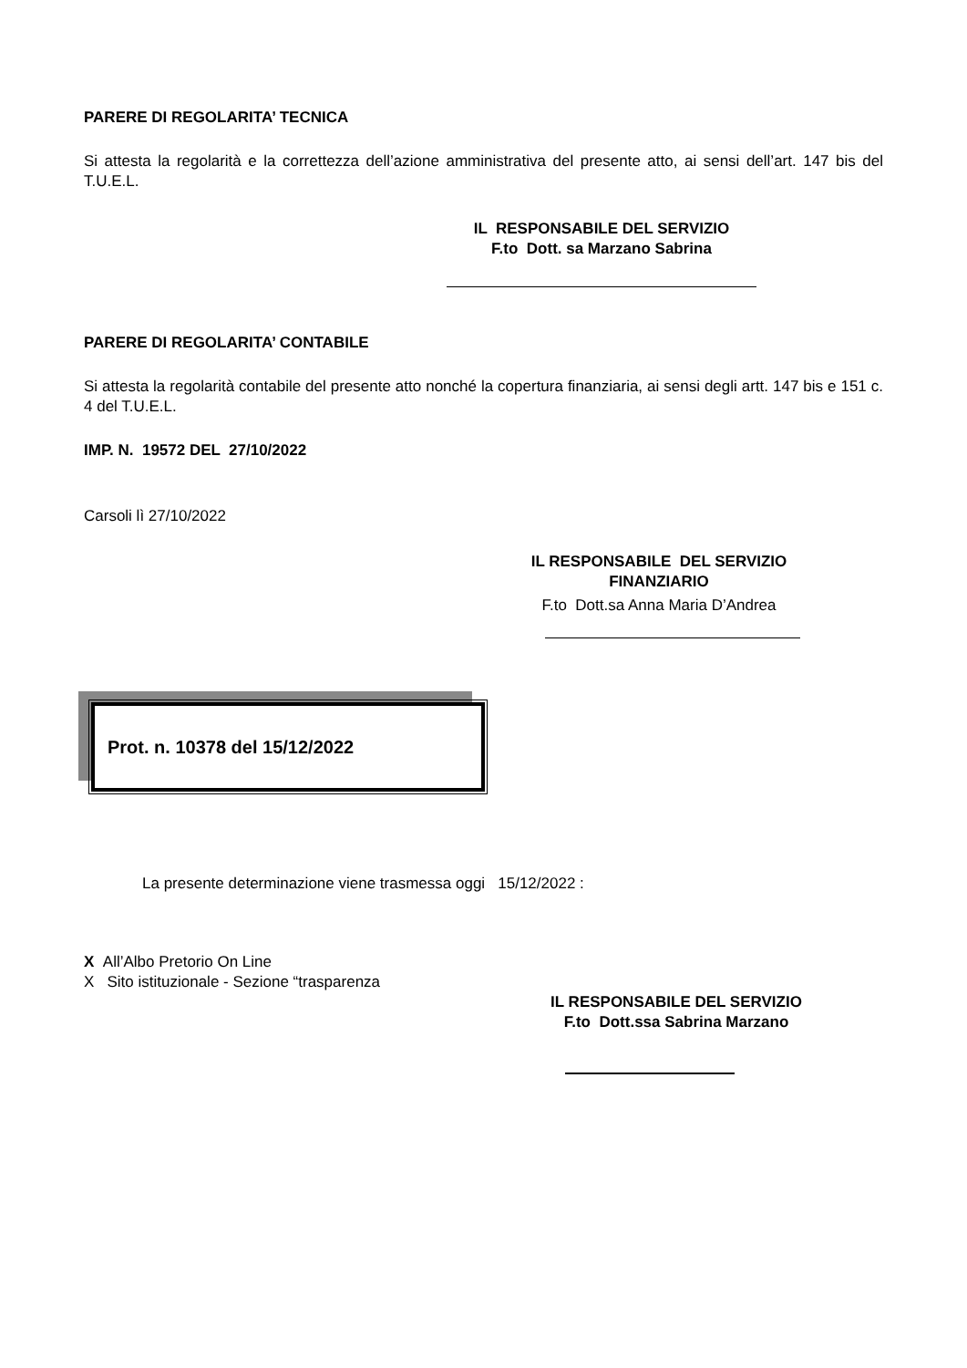PARERE DI REGOLARITA’ TECNICA
Si attesta la regolarità e la correttezza dell’azione amministrativa del presente atto, ai sensi dell’art. 147 bis del T.U.E.L.
IL RESPONSABILE DEL SERVIZIO
F.to Dott. sa Marzano Sabrina
PARERE DI REGOLARITA’ CONTABILE
Si attesta la regolarità contabile del presente atto nonché la copertura finanziaria, ai sensi degli artt. 147 bis e 151 c. 4 del T.U.E.L.
IMP. N. 19572 DEL 27/10/2022
Carsoli lì 27/10/2022
IL RESPONSABILE DEL SERVIZIO
FINANZIARIO
F.to Dott.sa Anna Maria D’Andrea
Prot. n. 10378 del 15/12/2022
La presente determinazione viene trasmessa oggi 15/12/2022 :
X All’Albo Pretorio On Line
X Sito istituzionale - Sezione “trasparenza
IL RESPONSABILE DEL SERVIZIO
F.to Dott.ssa Sabrina Marzano